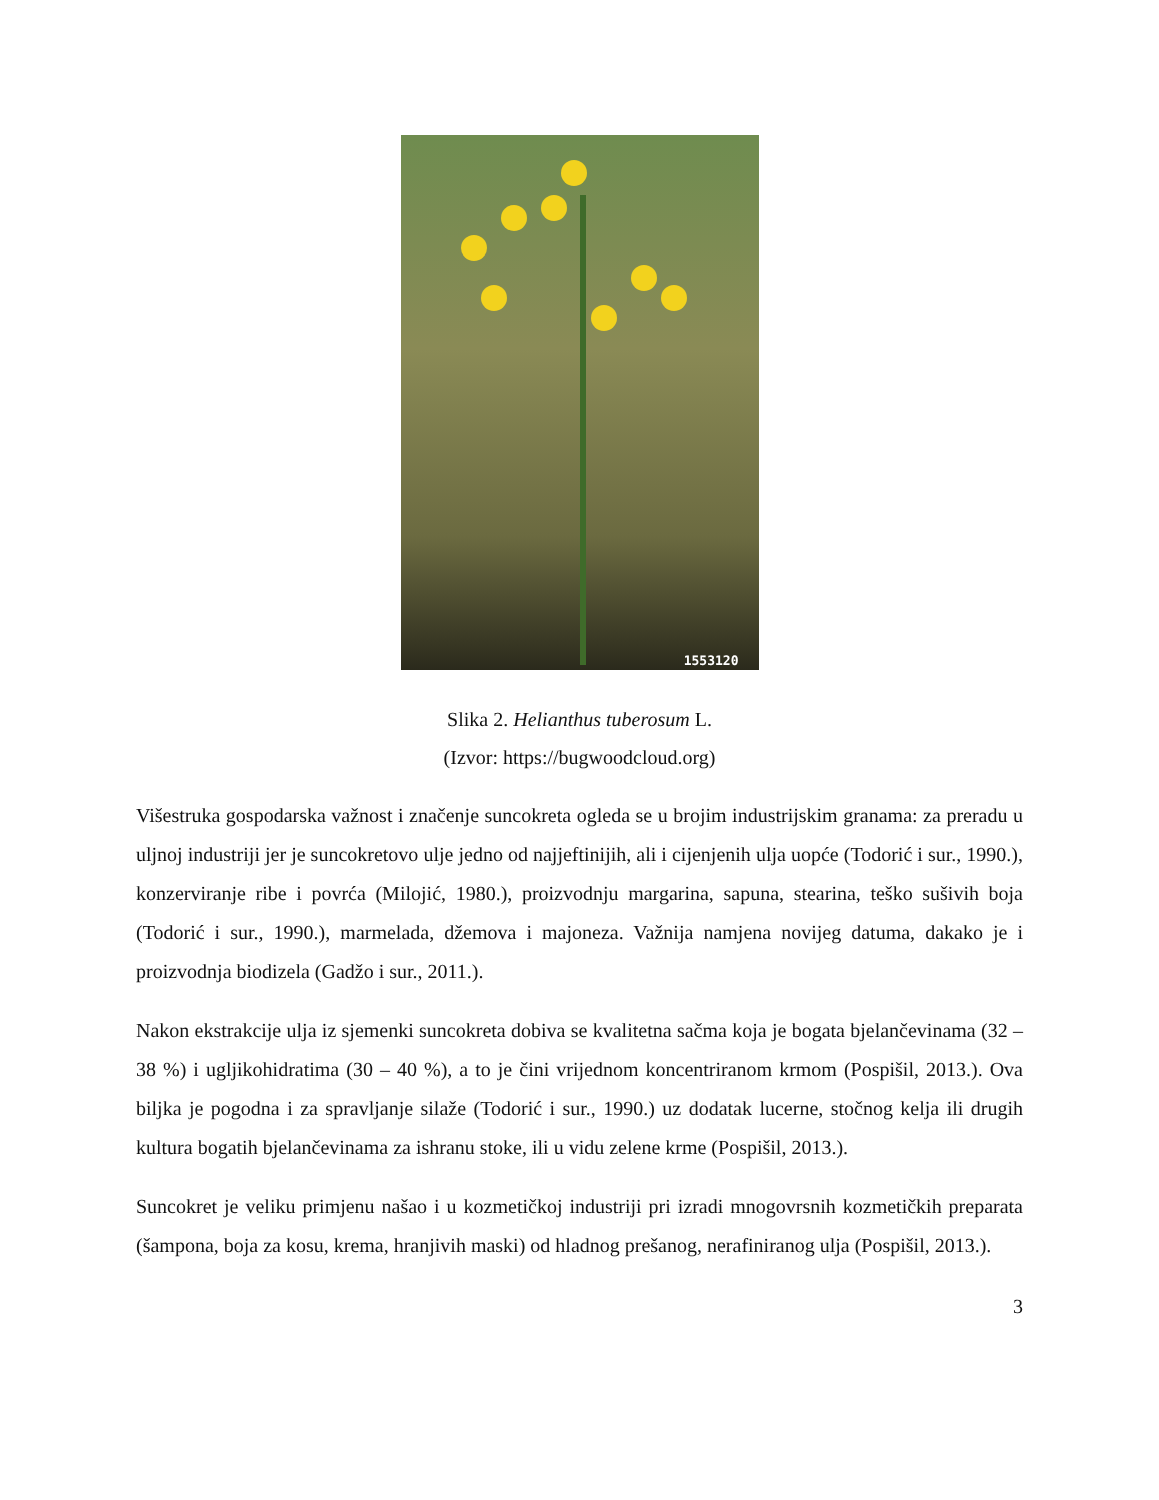1553120
Slika 2. Helianthus tuberosum L.
(Izvor: https://bugwoodcloud.org)
Višestruka gospodarska važnost i značenje suncokreta ogleda se u brojim industrijskim granama: za preradu u uljnoj industriji jer je suncokretovo ulje jedno od najjeftinijih, ali i cijenjenih ulja uopće (Todorić i sur., 1990.), konzerviranje ribe i povrća (Milojić, 1980.), proizvodnju margarina, sapuna, stearina, teško sušivih boja (Todorić i sur., 1990.), marmelada, džemova i majoneza. Važnija namjena novijeg datuma, dakako je i proizvodnja biodizela (Gadžo i sur., 2011.).
Nakon ekstrakcije ulja iz sjemenki suncokreta dobiva se kvalitetna sačma koja je bogata bjelančevinama (32 – 38 %) i ugljikohidratima (30 – 40 %), a to je čini vrijednom koncentriranom krmom (Pospišil, 2013.). Ova biljka je pogodna i za spravljanje silaže (Todorić i sur., 1990.) uz dodatak lucerne, stočnog kelja ili drugih kultura bogatih bjelančevinama za ishranu stoke, ili u vidu zelene krme (Pospišil, 2013.).
Suncokret je veliku primjenu našao i u kozmetičkoj industriji pri izradi mnogovrsnih kozmetičkih preparata (šampona, boja za kosu, krema, hranjivih maski) od hladnog prešanog, nerafiniranog ulja (Pospišil, 2013.).
3